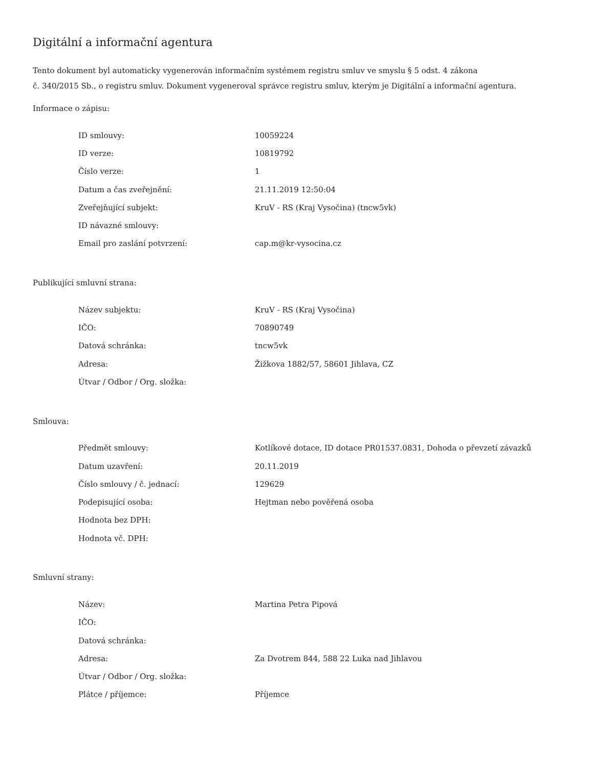Digitální a informační agentura
Tento dokument byl automaticky vygenerován informačním systémem registru smluv ve smyslu § 5 odst. 4 zákona
č. 340/2015 Sb., o registru smluv. Dokument vygeneroval správce registru smluv, kterým je Digitální a informační agentura.
Informace o zápisu:
| ID smlouvy: | 10059224 |
| ID verze: | 10819792 |
| Číslo verze: | 1 |
| Datum a čas zveřejnění: | 21.11.2019 12:50:04 |
| Zveřejňující subjekt: | KruV - RS (Kraj Vysočina) (tncw5vk) |
| ID návazné smlouvy: | |
| Email pro zaslání potvrzení: | cap.m@kr-vysocina.cz |
Publikující smluvní strana:
| Název subjektu: | KruV - RS (Kraj Vysočina) |
| IČO: | 70890749 |
| Datová schránka: | tncw5vk |
| Adresa: | Žižkova 1882/57, 58601 Jihlava, CZ |
| Útvar / Odbor / Org. složka: | |
Smlouva:
| Předmět smlouvy: | Kotlíkové dotace, ID dotace PR01537.0831, Dohoda o převzetí závazků |
| Datum uzavření: | 20.11.2019 |
| Číslo smlouvy / č. jednací: | 129629 |
| Podepisující osoba: | Hejtman nebo pověřená osoba |
| Hodnota bez DPH: | |
| Hodnota vč. DPH: | |
Smluvní strany:
| Název: | Martina Petra Pipová |
| IČO: | |
| Datová schránka: | |
| Adresa: | Za Dvotrem 844, 588 22 Luka nad Jihlavou |
| Útvar / Odbor / Org. složka: | |
| Plátce / příjemce: | Příjemce |